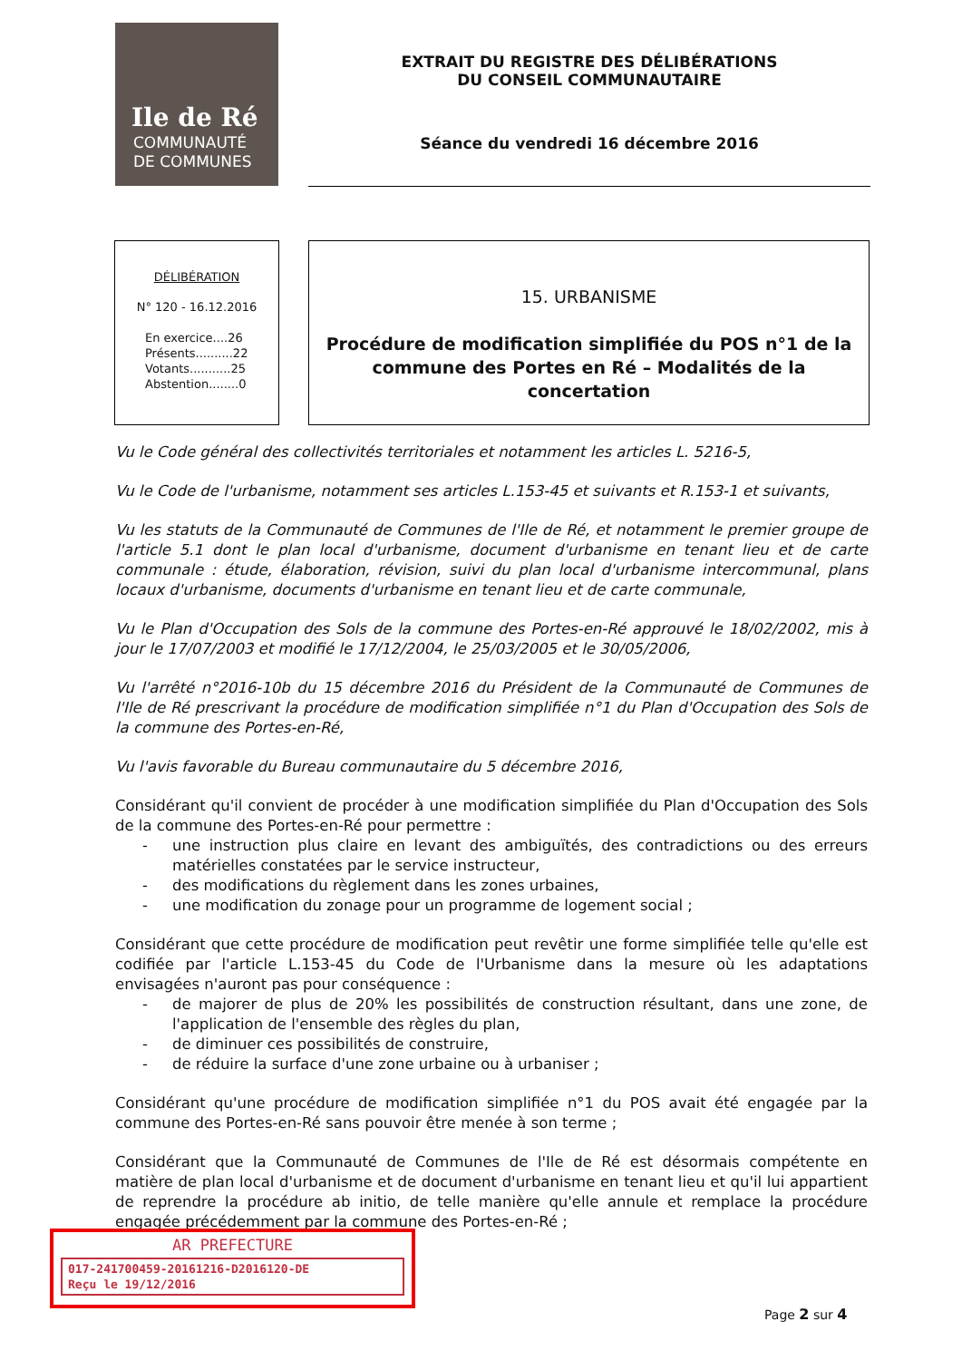Ile de Ré
COMMUNAUTÉ
DE COMMUNES
EXTRAIT DU REGISTRE DES DÉLIBÉRATIONS
DU CONSEIL COMMUNAUTAIRE
Séance du vendredi 16 décembre 2016
DÉLIBÉRATION
N° 120 - 16.12.2016
En exercice....26
Présents..........22
Votants...........25
Abstention........0
15. URBANISME
Procédure de modification simplifiée du POS n°1 de la commune des Portes en Ré – Modalités de la concertation
Vu le Code général des collectivités territoriales et notamment les articles L. 5216-5,
Vu le Code de l'urbanisme, notamment ses articles L.153-45 et suivants et R.153-1 et suivants,
Vu les statuts de la Communauté de Communes de l'Ile de Ré, et notamment le premier groupe de l'article 5.1 dont le plan local d'urbanisme, document d'urbanisme en tenant lieu et de carte communale : étude, élaboration, révision, suivi du plan local d'urbanisme intercommunal, plans locaux d'urbanisme, documents d'urbanisme en tenant lieu et de carte communale,
Vu le Plan d'Occupation des Sols de la commune des Portes-en-Ré approuvé le 18/02/2002, mis à jour le 17/07/2003 et modifié le 17/12/2004, le 25/03/2005 et le 30/05/2006,
Vu l'arrêté n°2016-10b du 15 décembre 2016 du Président de la Communauté de Communes de l'Ile de Ré prescrivant la procédure de modification simplifiée n°1 du Plan d'Occupation des Sols de la commune des Portes-en-Ré,
Vu l'avis favorable du Bureau communautaire du 5 décembre 2016,
Considérant qu'il convient de procéder à une modification simplifiée du Plan d'Occupation des Sols de la commune des Portes-en-Ré pour permettre :
- une instruction plus claire en levant des ambiguïtés, des contradictions ou des erreurs matérielles constatées par le service instructeur,
- des modifications du règlement dans les zones urbaines,
- une modification du zonage pour un programme de logement social ;
Considérant que cette procédure de modification peut revêtir une forme simplifiée telle qu'elle est codifiée par l'article L.153-45 du Code de l'Urbanisme dans la mesure où les adaptations envisagées n'auront pas pour conséquence :
- de majorer de plus de 20% les possibilités de construction résultant, dans une zone, de l'application de l'ensemble des règles du plan,
- de diminuer ces possibilités de construire,
- de réduire la surface d'une zone urbaine ou à urbaniser ;
Considérant qu'une procédure de modification simplifiée n°1 du POS avait été engagée par la commune des Portes-en-Ré sans pouvoir être menée à son terme ;
Considérant que la Communauté de Communes de l'Ile de Ré est désormais compétente en matière de plan local d'urbanisme et de document d'urbanisme en tenant lieu et qu'il lui appartient de reprendre la procédure ab initio, de telle manière qu'elle annule et remplace la procédure engagée précédemment par la commune des Portes-en-Ré ;
AR PREFECTURE
017-241700459-20161216-D2016120-DE
Reçu le 19/12/2016
Page 2 sur 4